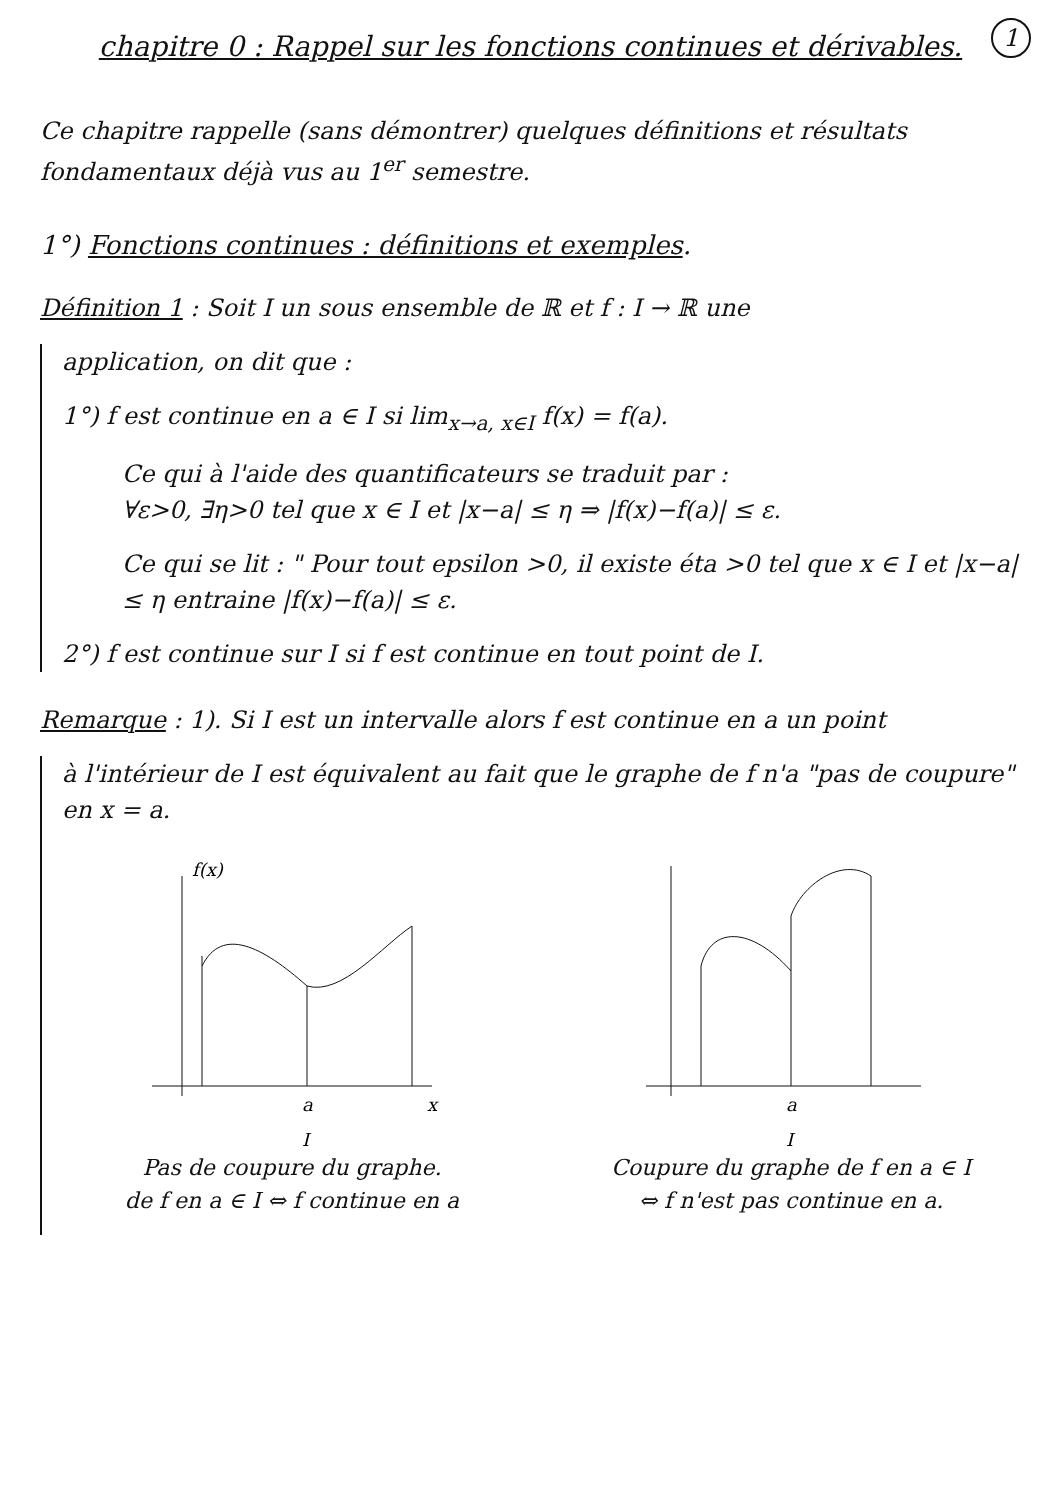1
chapitre 0 : Rappel sur les fonctions continues et dérivables.
Ce chapitre rappelle (sans démontrer) quelques définitions et résultats fondamentaux déjà vus au 1<sup>er</sup> semestre.
1°) Fonctions continues : définitions et exemples.
Définition 1 : Soit I un sous ensemble de ℝ et f : I → ℝ une
application, on dit que :
1°) f est continue en a ∈ I si lim<sub>x→a, x∈I</sub> f(x) = f(a).
Ce qui à l'aide des quantificateurs se traduit par :
∀ε>0, ∃η>0 tel que x ∈ I et |x−a| ≤ η ⇒ |f(x)−f(a)| ≤ ε.
Ce qui se lit : " Pour tout epsilon >0, il existe éta >0 tel que x ∈ I et |x−a| ≤ η entraine |f(x)−f(a)| ≤ ε.
2°) f est continue sur I si f est continue en tout point de I.
Remarque : 1). Si I est un intervalle alors f est continue en a un point
à l'intérieur de I est équivalent au fait que le graphe de f n'a "pas de coupure" en x = a.
f(x)
a
x
I
Pas de coupure du graphe.
de f en a ∈ I ⇔ f continue en a
a
I
Coupure du graphe de f en a ∈ I
⇔ f n'est pas continue en a.